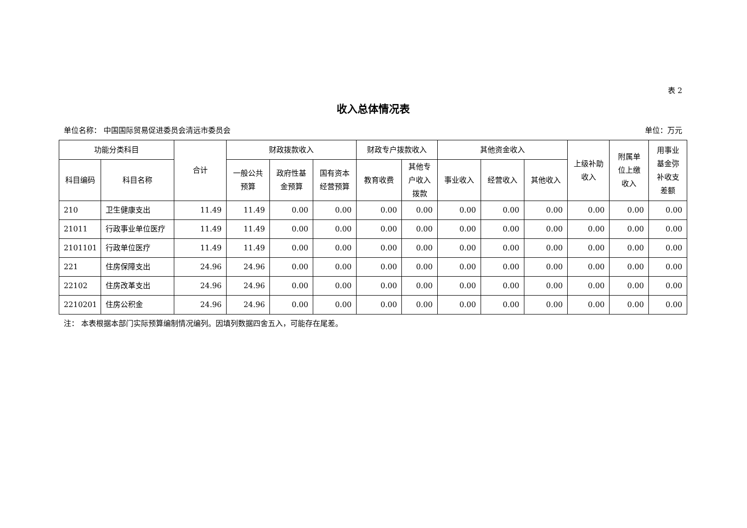表 2
收入总体情况表
单位名称： 中国国际贸易促进委员会清远市委员会 单位：万元
| 功能分类科目 | | 合计 | 财政拨款收入 | | | 财政专户拨款收入 | | 其他资金收入 | | | 上级补助 收入 | 附属单 位上缴 收入 | 用事业 基金弥 补收支 差额 |
| --- | --- | --- | --- | --- | --- | --- | --- | --- | --- | --- | --- | --- | --- |
| 科目编码 | 科目名称 | | 一般公共 预算 | 政府性基 金预算 | 国有资本 经营预算 | 教育收费 | 其他专 户收入 拨款 | 事业收入 | 经营收入 | 其他收入 | | | |
| 210 | 卫生健康支出 | 11.49 | 11.49 | 0.00 | 0.00 | 0.00 | 0.00 | 0.00 | 0.00 | 0.00 | 0.00 | 0.00 | 0.00 |
| 21011 | 行政事业单位医疗 | 11.49 | 11.49 | 0.00 | 0.00 | 0.00 | 0.00 | 0.00 | 0.00 | 0.00 | 0.00 | 0.00 | 0.00 |
| 2101101 | 行政单位医疗 | 11.49 | 11.49 | 0.00 | 0.00 | 0.00 | 0.00 | 0.00 | 0.00 | 0.00 | 0.00 | 0.00 | 0.00 |
| 221 | 住房保障支出 | 24.96 | 24.96 | 0.00 | 0.00 | 0.00 | 0.00 | 0.00 | 0.00 | 0.00 | 0.00 | 0.00 | 0.00 |
| 22102 | 住房改革支出 | 24.96 | 24.96 | 0.00 | 0.00 | 0.00 | 0.00 | 0.00 | 0.00 | 0.00 | 0.00 | 0.00 | 0.00 |
| 2210201 | 住房公积金 | 24.96 | 24.96 | 0.00 | 0.00 | 0.00 | 0.00 | 0.00 | 0.00 | 0.00 | 0.00 | 0.00 | 0.00 |
注： 本表根据本部门实际预算编制情况编列。因填列数据四舍五入，可能存在尾差。